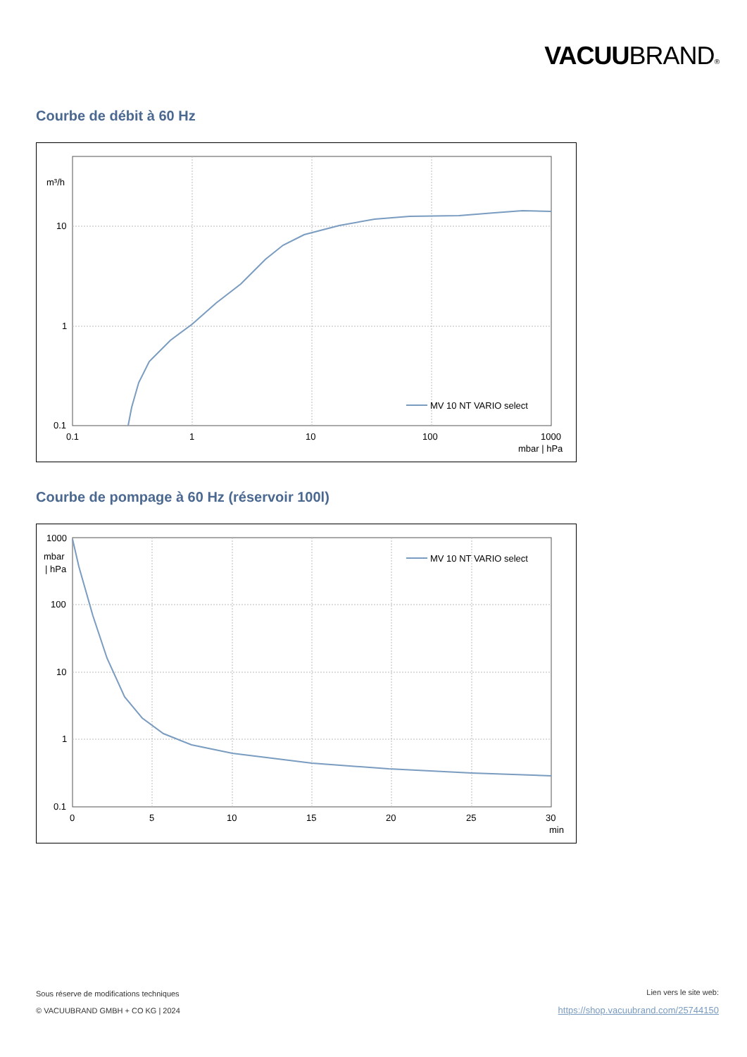VACUUBRAND®
Courbe de débit à 60 Hz
m³/h
10
1
0.1
0.1
1
10
100
1000
mbar | hPa
MV 10 NT VARIO select
Courbe de pompage à 60 Hz (réservoir 100l)
1000
mbar
| hPa
100
10
1
0.1
0
5
10
15
20
25
30
min
MV 10 NT VARIO select
Sous réserve de modifications techniques
© VACUUBRAND GMBH + CO KG | 2024
Lien vers le site web:
https://shop.vacuubrand.com/25744150